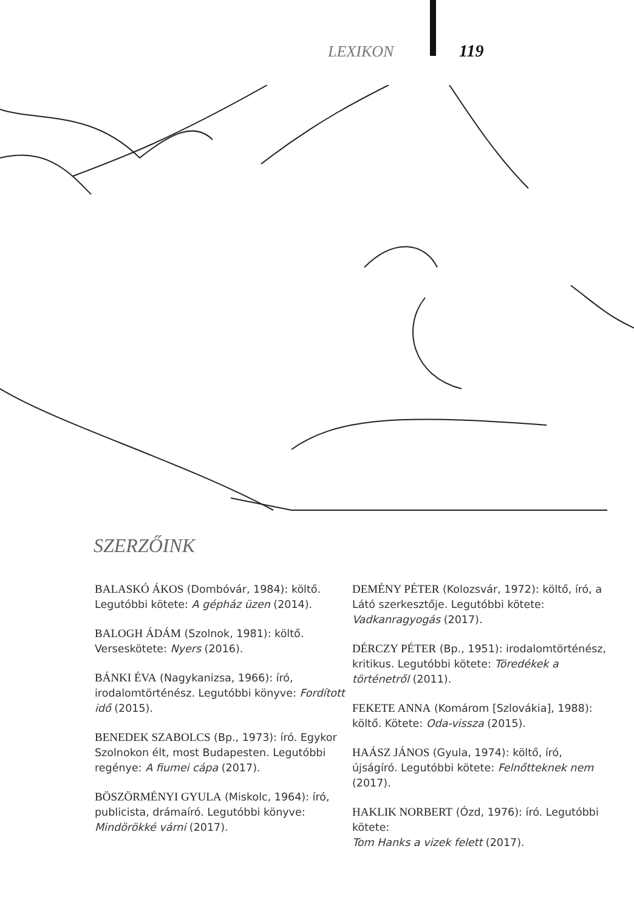LEXIKON 119
SZERZŐINK
BALASKÓ ÁKOS (Dombóvár, 1984): költő. Legutóbbi kötete: A gépház üzen (2014).
BALOGH ÁDÁM (Szolnok, 1981): költő. Verseskötete: Nyers (2016).
BÁNKI ÉVA (Nagykanizsa, 1966): író, irodalomtörténész. Legutóbbi könyve: Fordított idő (2015).
BENEDEK SZABOLCS (Bp., 1973): író. Egykor Szolnokon élt, most Budapesten. Legutóbbi regénye: A fiumei cápa (2017).
BÖSZÖRMÉNYI GYULA (Miskolc, 1964): író, publicista, drámaíró. Legutóbbi könyve: Mindörökké várni (2017).
DEMÉNY PÉTER (Kolozsvár, 1972): költő, író, a Látó szerkesztője. Legutóbbi kötete: Vadkanragyogás (2017).
DÉRCZY PÉTER (Bp., 1951): irodalomtörténész, kritikus. Legutóbbi kötete: Töredékek a történetről (2011).
FEKETE ANNA (Komárom [Szlovákia], 1988): költő. Kötete: Oda-vissza (2015).
HAÁSZ JÁNOS (Gyula, 1974): költő, író, újságíró. Legutóbbi kötete: Felnőtteknek nem (2017).
HAKLIK NORBERT (Ózd, 1976): író. Legutóbbi kötete:
Tom Hanks a vizek felett (2017).